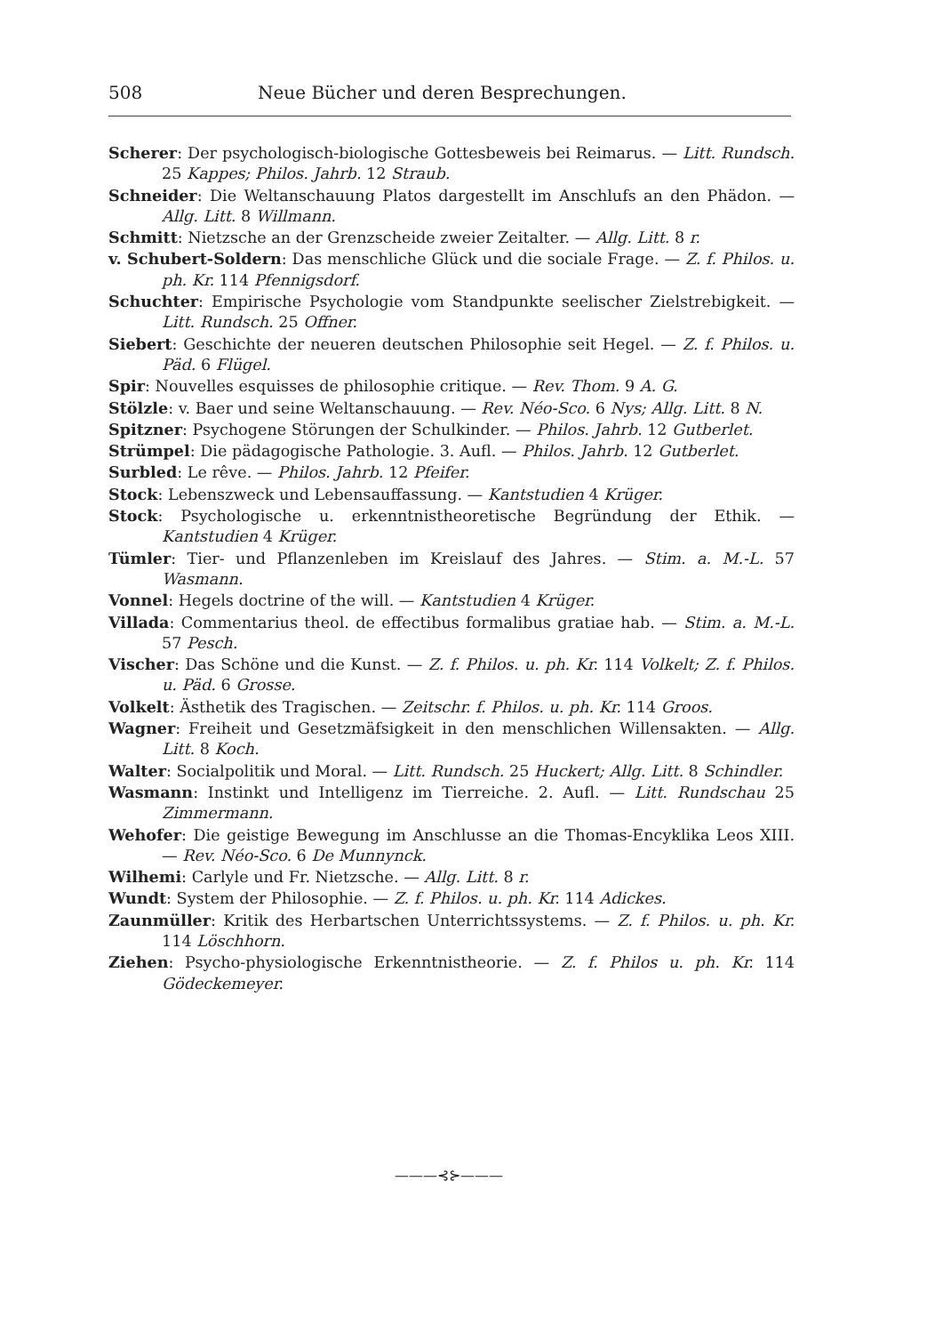508 Neue Bücher und deren Besprechungen.
Scherer: Der psychologisch-biologische Gottesbeweis bei Reimarus. — Litt. Rundsch. 25 Kappes; Philos. Jahrb. 12 Straub.
Schneider: Die Weltanschauung Platos dargestellt im Anschlufs an den Phädon. — Allg. Litt. 8 Willmann.
Schmitt: Nietzsche an der Grenzscheide zweier Zeitalter. — Allg. Litt. 8 r.
v. Schubert-Soldern: Das menschliche Glück und die sociale Frage. — Z. f. Philos. u. ph. Kr. 114 Pfennigsdorf.
Schuchter: Empirische Psychologie vom Standpunkte seelischer Zielstrebigkeit. — Litt. Rundsch. 25 Offner.
Siebert: Geschichte der neueren deutschen Philosophie seit Hegel. — Z. f. Philos. u. Päd. 6 Flügel.
Spir: Nouvelles esquisses de philosophie critique. — Rev. Thom. 9 A. G.
Stölzle: v. Baer und seine Weltanschauung. — Rev. Néo-Sco. 6 Nys; Allg. Litt. 8 N.
Spitzner: Psychogene Störungen der Schulkinder. — Philos. Jahrb. 12 Gutberlet.
Strümpel: Die pädagogische Pathologie. 3. Aufl. — Philos. Jahrb. 12 Gutberlet.
Surbled: Le rêve. — Philos. Jahrb. 12 Pfeifer.
Stock: Lebenszweck und Lebensauffassung. — Kantstudien 4 Krüger.
Stock: Psychologische u. erkenntnistheoretische Begründung der Ethik. — Kantstudien 4 Krüger.
Tümler: Tier- und Pflanzenleben im Kreislauf des Jahres. — Stim. a. M.-L. 57 Wasmann.
Vonnel: Hegels doctrine of the will. — Kantstudien 4 Krüger.
Villada: Commentarius theol. de effectibus formalibus gratiae hab. — Stim. a. M.-L. 57 Pesch.
Vischer: Das Schöne und die Kunst. — Z. f. Philos. u. ph. Kr. 114 Volkelt; Z. f. Philos. u. Päd. 6 Grosse.
Volkelt: Ästhetik des Tragischen. — Zeitschr. f. Philos. u. ph. Kr. 114 Groos.
Wagner: Freiheit und Gesetzmäfsigkeit in den menschlichen Willensakten. — Allg. Litt. 8 Koch.
Walter: Socialpolitik und Moral. — Litt. Rundsch. 25 Huckert; Allg. Litt. 8 Schindler.
Wasmann: Instinkt und Intelligenz im Tierreiche. 2. Aufl. — Litt. Rundschau 25 Zimmermann.
Wehofer: Die geistige Bewegung im Anschlusse an die Thomas-Encyklika Leos XIII. — Rev. Néo-Sco. 6 De Munnynck.
Wilhemi: Carlyle und Fr. Nietzsche. — Allg. Litt. 8 r.
Wundt: System der Philosophie. — Z. f. Philos. u. ph. Kr. 114 Adickes.
Zaunmüller: Kritik des Herbartschen Unterrichtssystems. — Z. f. Philos. u. ph. Kr. 114 Löschhorn.
Ziehen: Psycho-physiologische Erkenntnistheorie. — Z. f. Philos u. ph. Kr. 114 Gödeckemeyer.
———⊰⊱———